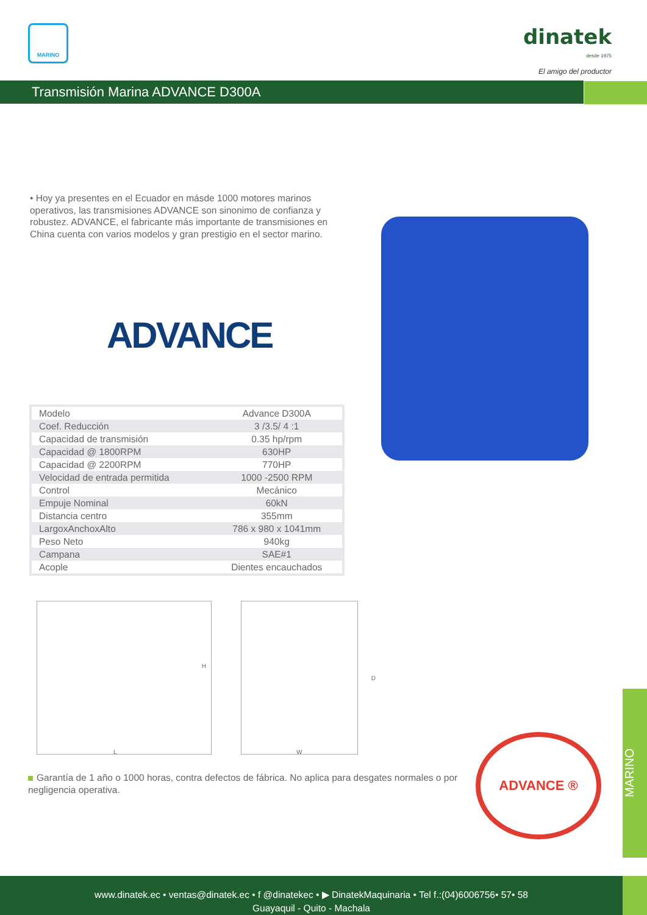MARINO
dinatek
desde 1975
El amigo del productor
Transmisión Marina ADVANCE D300A
• Hoy ya presentes en el Ecuador en másde 1000 motores marinos operativos, las transmisiones ADVANCE son sinonimo de confianza y robustez. ADVANCE, el fabricante más importante de transmisiones en China cuenta con varios modelos y gran prestigio en el sector marino.
ADVANCE
| Modelo | Advance D300A |
| Coef. Reducción | 3 /3.5/ 4 :1 |
| Capacidad de transmisión | 0.35 hp/rpm |
| Capacidad @ 1800RPM | 630HP |
| Capacidad @ 2200RPM | 770HP |
| Velocidad de entrada permitida | 1000 -2500 RPM |
| Control | Mecánico |
| Empuje Nominal | 60kN |
| Distancia centro | 355mm |
| LargoxAnchoxAlto | 786 x 980 x 1041mm |
| Peso Neto | 940kg |
| Campana | SAE#1 |
| Acople | Dientes encauchados |
L
H
W
D
Garantía de 1 año o 1000 horas, contra defectos de fábrica. No aplica para desgates normales o por negligencia operativa.
ADVANCE ®
MARINO
www.dinatek.ec • ventas@dinatek.ec • f @dinatekec • ▶ DinatekMaquinaria • Tel f.:(04)6006756• 57• 58
Guayaquil - Quito - Machala